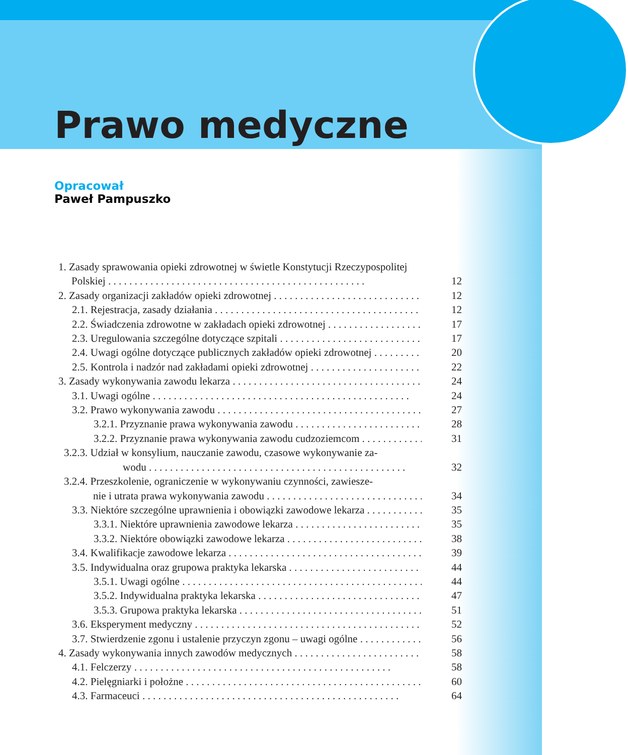Prawo medyczne
Opracował
Paweł Pampuszko
1. Zasady sprawowania opieki zdrowotnej w świetle Konstytucji Rzeczypospolitej
Polskiej 12
2. Zasady organizacji zakładów opieki zdrowotnej 12
2.1. Rejestracja, zasady działania 12
2.2. Świadczenia zdrowotne w zakładach opieki zdrowotnej 17
2.3. Uregulowania szczególne dotyczące szpitali 17
2.4. Uwagi ogólne dotyczące publicznych zakładów opieki zdrowotnej 20
2.5. Kontrola i nadzór nad zakładami opieki zdrowotnej 22
3. Zasady wykonywania zawodu lekarza 24
3.1. Uwagi ogólne 24
3.2. Prawo wykonywania zawodu 27
3.2.1. Przyznanie prawa wykonywania zawodu 28
3.2.2. Przyznanie prawa wykonywania zawodu cudzoziemcom 31
3.2.3. Udział w konsylium, nauczanie zawodu, czasowe wykonywanie za-
wodu 32
3.2.4. Przeszkolenie, ograniczenie w wykonywaniu czynności, zawiesze-
nie i utrata prawa wykonywania zawodu 34
3.3. Niektóre szczególne uprawnienia i obowiązki zawodowe lekarza 35
3.3.1. Niektóre uprawnienia zawodowe lekarza 35
3.3.2. Niektóre obowiązki zawodowe lekarza 38
3.4. Kwalifikacje zawodowe lekarza 39
3.5. Indywidualna oraz grupowa praktyka lekarska 44
3.5.1. Uwagi ogólne 44
3.5.2. Indywidualna praktyka lekarska 47
3.5.3. Grupowa praktyka lekarska 51
3.6. Eksperyment medyczny 52
3.7. Stwierdzenie zgonu i ustalenie przyczyn zgonu – uwagi ogólne 56
4. Zasady wykonywania innych zawodów medycznych 58
4.1. Felczerzy 58
4.2. Pielęgniarki i położne 60
4.3. Farmaceuci 64